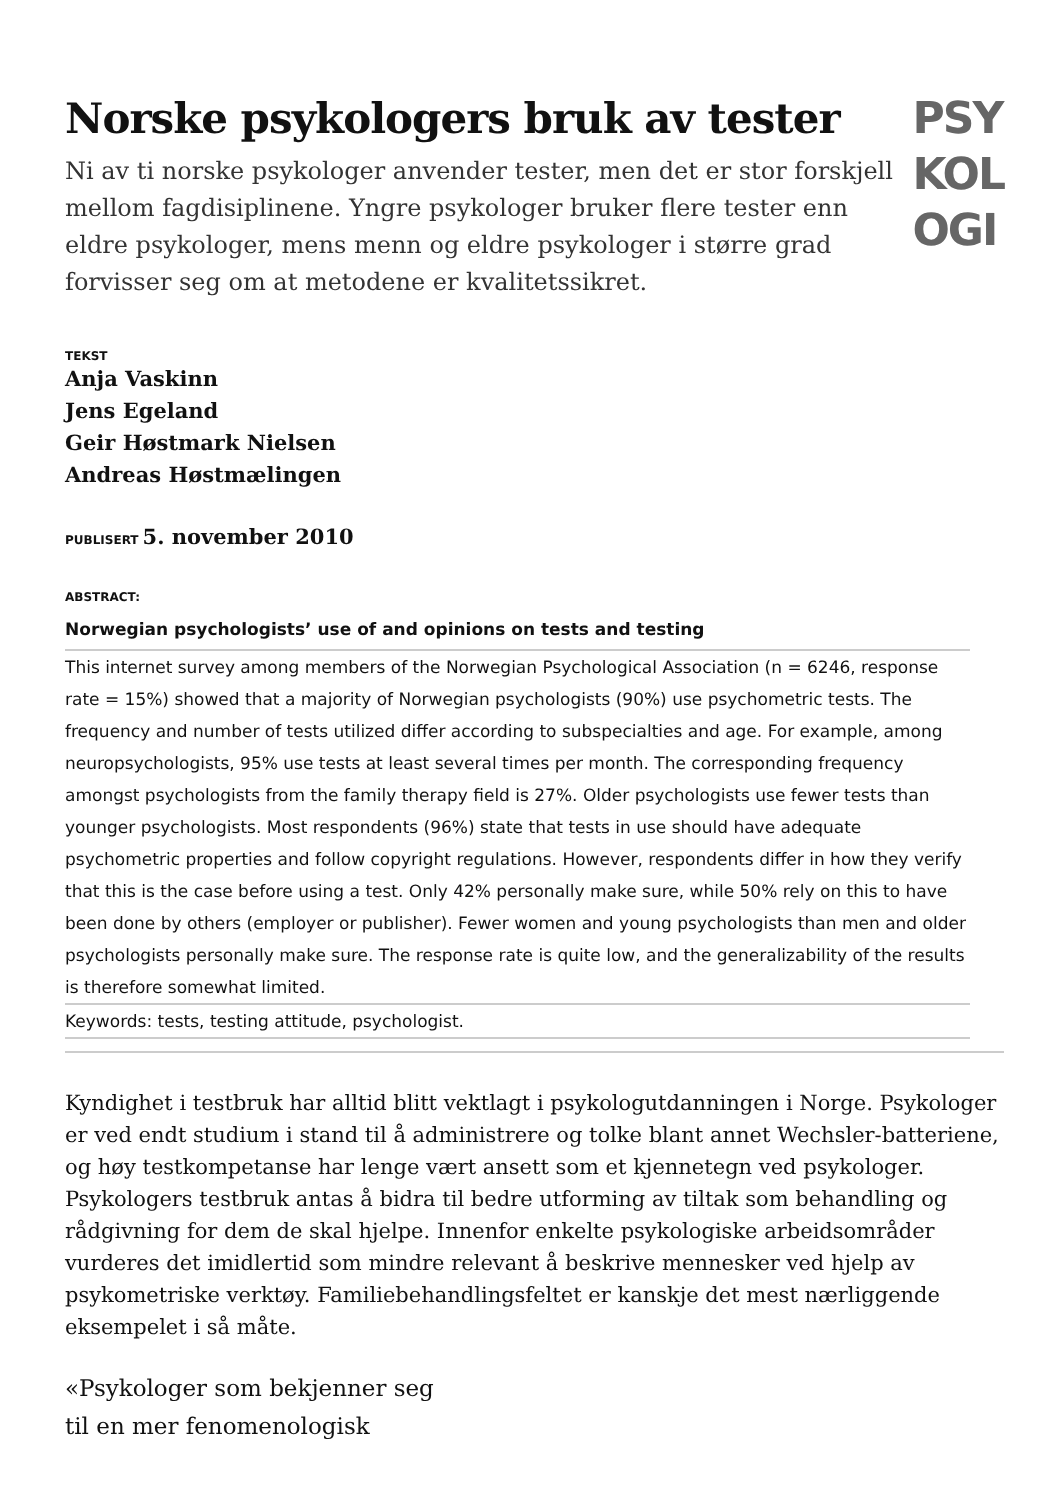Norske psykologers bruk av tester
Ni av ti norske psykologer anvender tester, men det er stor forskjell mellom fagdisiplinene. Yngre psykologer bruker flere tester enn eldre psykologer, mens menn og eldre psykologer i større grad forvisser seg om at metodene er kvalitetssikret.
PSY
KOL
OGI
TEKST
Anja Vaskinn
Jens Egeland
Geir Høstmark Nielsen
Andreas Høstmælingen
PUBLISERT 5. november 2010
ABSTRACT:
Norwegian psychologists’ use of and opinions on tests and testing
This internet survey among members of the Norwegian Psychological Association (n = 6246, response rate = 15%) showed that a majority of Norwegian psychologists (90%) use psychometric tests. The frequency and number of tests utilized differ according to subspecialties and age. For example, among neuropsychologists, 95% use tests at least several times per month. The corresponding frequency amongst psychologists from the family therapy field is 27%. Older psychologists use fewer tests than younger psychologists. Most respondents (96%) state that tests in use should have adequate psychometric properties and follow copyright regulations. However, respondents differ in how they verify that this is the case before using a test. Only 42% personally make sure, while 50% rely on this to have been done by others (employer or publisher). Fewer women and young psychologists than men and older psychologists personally make sure. The response rate is quite low, and the generalizability of the results is therefore somewhat limited.
Keywords: tests, testing attitude, psychologist.
Kyndighet i testbruk har alltid blitt vektlagt i psykologutdanningen i Norge. Psykologer er ved endt studium i stand til å administrere og tolke blant annet Wechsler-batteriene, og høy testkompetanse har lenge vært ansett som et kjennetegn ved psykologer. Psykologers testbruk antas å bidra til bedre utforming av tiltak som behandling og rådgivning for dem de skal hjelpe. Innenfor enkelte psykologiske arbeidsområder vurderes det imidlertid som mindre relevant å beskrive mennesker ved hjelp av psykometriske verktøy. Familiebehandlingsfeltet er kanskje det mest nærliggende eksempelet i så måte.
«Psykologer som bekjenner seg
til en mer fenomenologisk